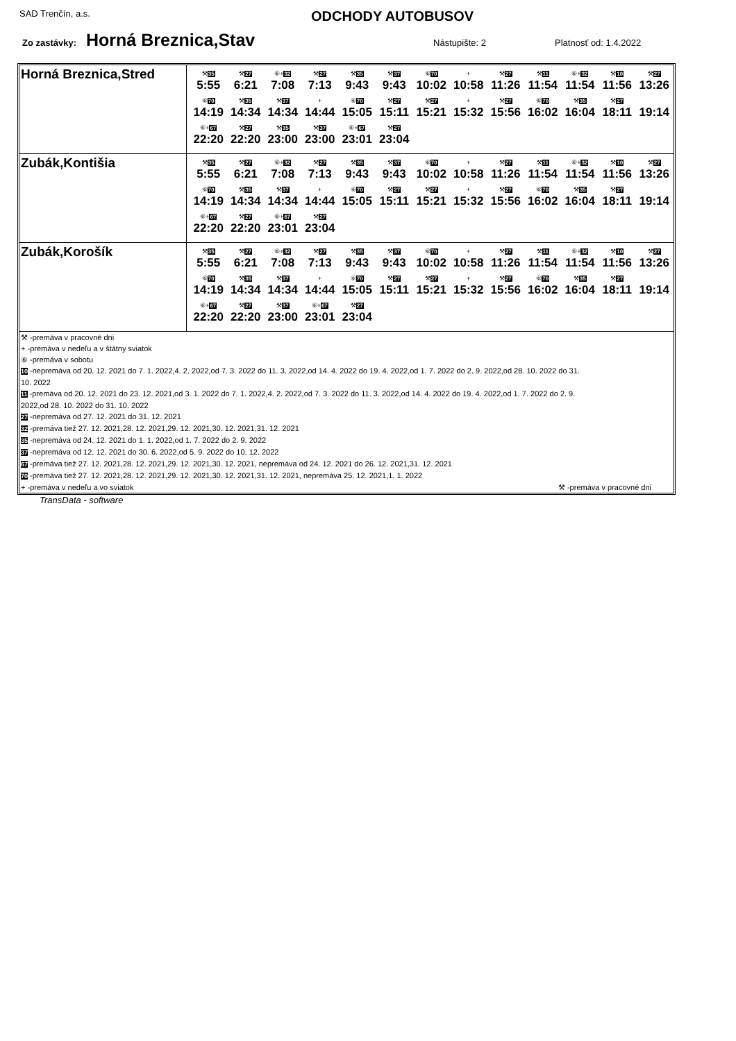SAD Trenčín, a.s.
ODCHODY AUTOBUSOV
Zo zastávky: Horná Breznica,Stav Nástupište: 2 Platnosť od: 1.4.2022
| Horná Breznica,Stred | ⚒ 35 5:55 ⚒ 27 6:21 ⑥+ 32 7:08 ⚒ 27 7:13 ⚒ 35 9:43 ⚒ 37 9:43 ⑥ 70 10:02 + 10:58 ⚒ 27 11:26 ⚒ 11 11:54 ⑥+ 32 11:54 ⚒ 10 11:56 ⚒ 27 13:26 ⑥ 70 14:19 ⚒ 35 14:34 ⚒ 37 14:34 + 14:44 ⑥ 70 15:05 ⚒ 27 15:11 ⚒ 27 15:21 + 15:32 ⚒ 27 15:56 ⑥ 70 16:02 ⚒ 35 16:04 ⚒ 27 18:11 19:14 ⑥+ 67 22:20 ⚒ 27 22:20 ⚒ 35 23:00 ⚒ 37 23:00 ⑥+ 67 23:01 ⚒ 27 23:04 |
| Zubák,Kontišia | ⚒ 35 5:55 ⚒ 27 6:21 ⑥+ 32 7:08 ⚒ 27 7:13 ⚒ 35 9:43 ⚒ 37 9:43 ⑥ 70 10:02 + 10:58 ⚒ 27 11:26 ⚒ 11 11:54 ⑥+ 32 11:54 ⚒ 10 11:56 ⚒ 27 13:26 ⑥ 70 14:19 ⚒ 35 14:34 ⚒ 37 14:34 + 14:44 ⑥ 70 15:05 ⚒ 27 15:11 ⚒ 27 15:21 + 15:32 ⚒ 27 15:56 ⑥ 70 16:02 ⚒ 35 16:04 ⚒ 27 18:11 19:14 ⑥+ 67 22:20 ⚒ 27 22:20 ⑥+ 67 23:01 ⚒ 27 23:04 |
| Zubák,Korošík | ⚒ 35 5:55 ⚒ 27 6:21 ⑥+ 32 7:08 ⚒ 27 7:13 ⚒ 35 9:43 ⚒ 37 9:43 ⑥ 70 10:02 + 10:58 ⚒ 27 11:26 ⚒ 11 11:54 ⑥+ 32 11:54 ⚒ 10 11:56 ⚒ 27 13:26 ⑥ 70 14:19 ⚒ 35 14:34 ⚒ 37 14:34 + 14:44 ⑥ 70 15:05 ⚒ 27 15:11 ⚒ 27 15:21 + 15:32 ⚒ 27 15:56 ⑥ 70 16:02 ⚒ 35 16:04 ⚒ 27 18:11 19:14 ⑥+ 67 22:20 ⚒ 27 22:20 ⚒ 37 23:00 ⑥+ 67 23:01 ⚒ 27 23:04 |
| ⚒ -premáva v pracovné dni + -premáva v nedeľu a v štátny sviatok ⑥ -premáva v sobotu 10 -nepremáva od 20. 12. 2021 do 7. 1. 2022,4. 2. 2022,od 7. 3. 2022 do 11. 3. 2022,od 14. 4. 2022 do 19. 4. 2022,od 1. 7. 2022 do 2. 9. 2022,od 28. 10. 2022 do 31. 10. 2022 11 -premáva od 20. 12. 2021 do 23. 12. 2021,od 3. 1. 2022 do 7. 1. 2022,4. 2. 2022,od 7. 3. 2022 do 11. 3. 2022,od 14. 4. 2022 do 19. 4. 2022,od 1. 7. 2022 do 2. 9. 2022,od 28. 10. 2022 do 31. 10. 2022 27 -nepremáva od 27. 12. 2021 do 31. 12. 2021 32 -premáva tiež 27. 12. 2021,28. 12. 2021,29. 12. 2021,30. 12. 2021,31. 12. 2021 35 -nepremáva od 24. 12. 2021 do 1. 1. 2022,od 1. 7. 2022 do 2. 9. 2022 37 -nepremáva od 12. 12. 2021 do 30. 6. 2022,od 5. 9. 2022 do 10. 12. 2022 67 -premáva tiež 27. 12. 2021,28. 12. 2021,29. 12. 2021,30. 12. 2021, nepremáva od 24. 12. 2021 do 26. 12. 2021,31. 12. 2021 70 -premáva tiež 27. 12. 2021,28. 12. 2021,29. 12. 2021,30. 12. 2021,31. 12. 2021, nepremáva 25. 12. 2021,1. 1. 2022 + -premáva v nedeľu a vo sviatok ⚒ -premáva v pracovné dni | |
TransData - software